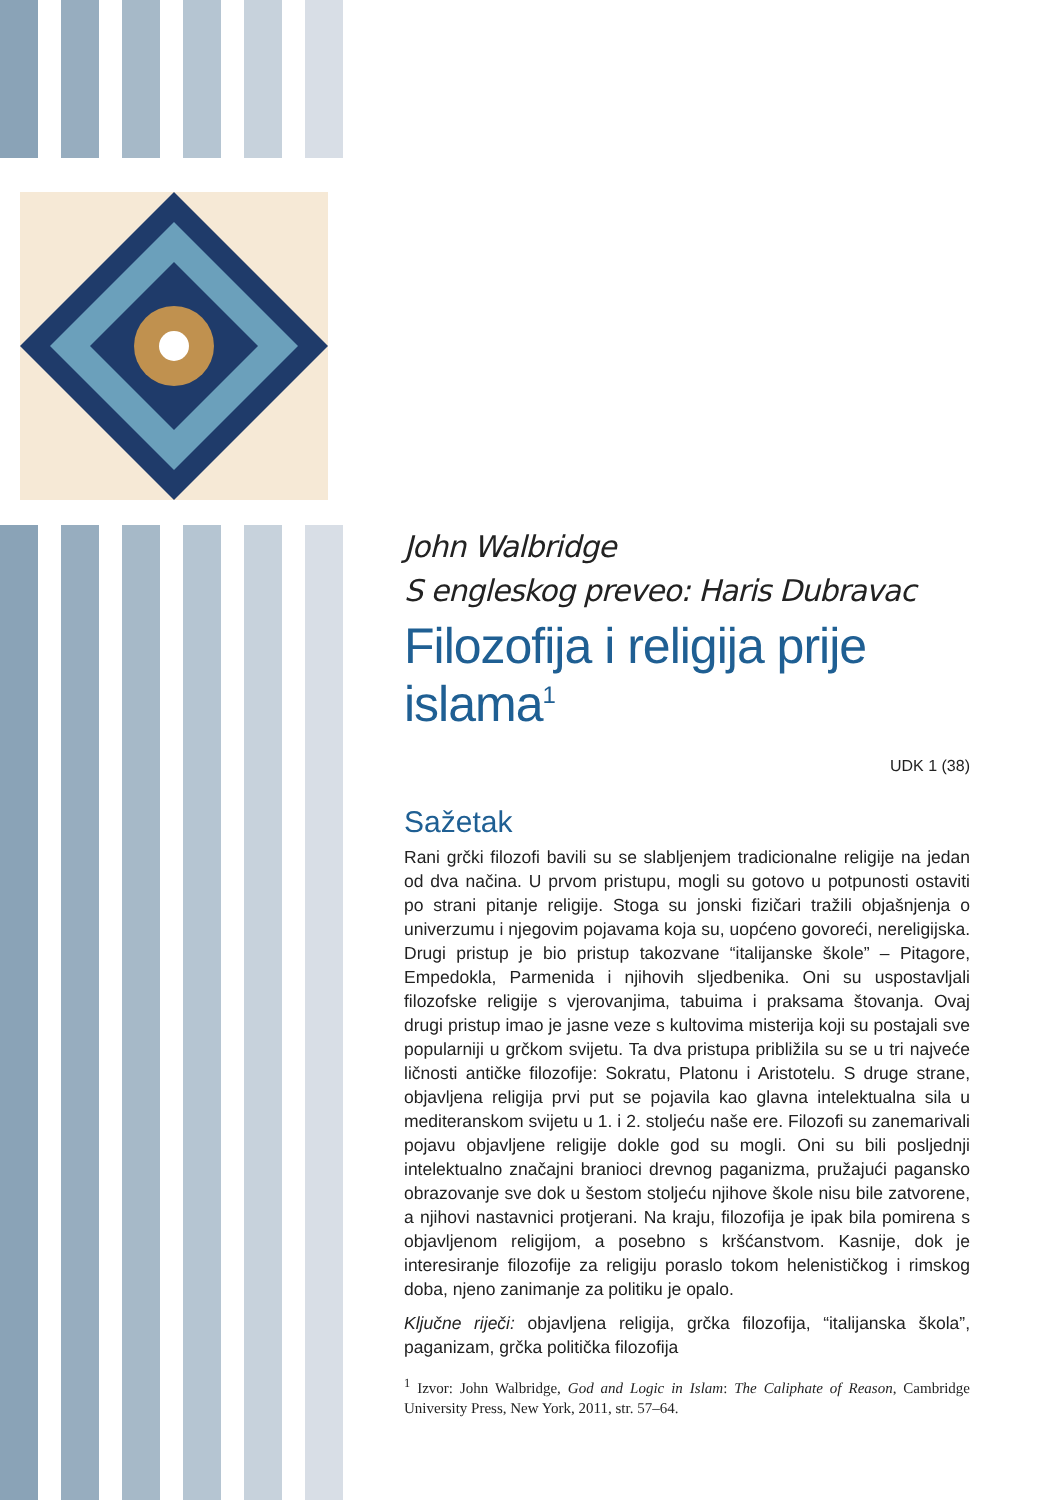John Walbridge
S engleskog preveo: Haris Dubravac
Filozofija i religija prije islama<sup>1</sup>
UDK 1 (38)
Sažetak
Rani grčki filozofi bavili su se slabljenjem tradicionalne religije na jedan od dva načina. U prvom pristupu, mogli su gotovo u potpunosti ostaviti po strani pitanje religije. Stoga su jonski fizičari tražili objašnjenja o univerzumu i njegovim pojavama koja su, uopćeno govoreći, nereligijska. Drugi pristup je bio pristup takozvane “italijanske škole” – Pitagore, Empedokla, Parmenida i njihovih sljedbenika. Oni su uspostavljali filozofske religije s vjerovanjima, tabuima i praksama štovanja. Ovaj drugi pristup imao je jasne veze s kultovima misterija koji su postajali sve popularniji u grčkom svijetu. Ta dva pristupa približila su se u tri najveće ličnosti antičke filozofije: Sokratu, Platonu i Aristotelu. S druge strane, objavljena religija prvi put se pojavila kao glavna intelektualna sila u mediteranskom svijetu u 1. i 2. stoljeću naše ere. Filozofi su zanemarivali pojavu objavljene religije dokle god su mogli. Oni su bili posljednji intelektualno značajni branioci drevnog paganizma, pružajući pagansko obrazovanje sve dok u šestom stoljeću njihove škole nisu bile zatvorene, a njihovi nastavnici protjerani. Na kraju, filozofija je ipak bila pomirena s objavljenom religijom, a posebno s kršćanstvom. Kasnije, dok je interesiranje filozofije za religiju poraslo tokom helenističkog i rimskog doba, njeno zanimanje za politiku je opalo.
Ključne riječi: objavljena religija, grčka filozofija, “italijanska škola”, paganizam, grčka politička filozofija
<sup>1</sup> Izvor: John Walbridge, God and Logic in Islam: The Caliphate of Reason, Cambridge University Press, New York, 2011, str. 57–64.